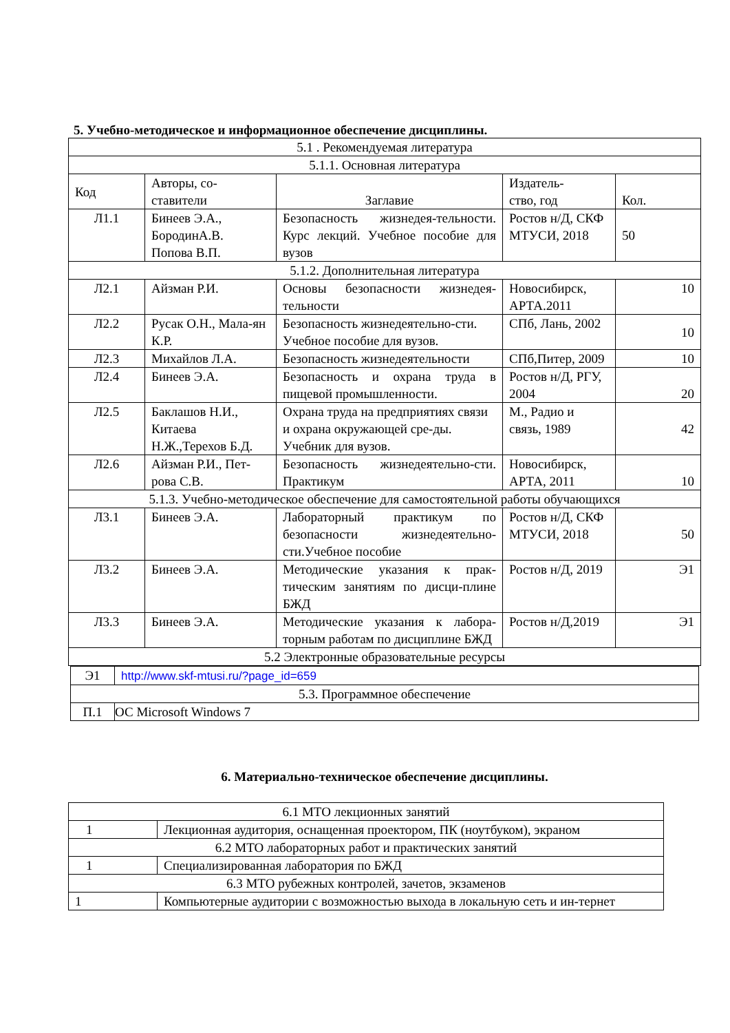5. Учебно-методическое и информационное обеспечение дисциплины.
| 5.1 . Рекомендуемая литература | | | | |
| 5.1.1. Основная литература | | | | |
| Код | Авторы, со- ставители | Заглавие | Издатель- ство, год | Кол. |
| Л1.1 | Бинеев Э.А., БородинА.В. Попова В.П. | Безопасность жизнедея-тельности. Курс лекций. Учебное пособие для вузов | Ростов н/Д, СКФ МТУСИ, 2018 | 50 |
| 5.1.2. Дополнительная литература | | | | |
| Л2.1 | Айзман Р.И. | Основы безопасности жизнедея-тельности | Новосибирск, АРТА.2011 | 10 |
| Л2.2 | Русак О.Н., Мала-ян К.Р. | Безопасность жизнедеятельно-сти. Учебное пособие для вузов. | СПб, Лань, 2002 | 10 |
| Л2.3 | Михайлов Л.А. | Безопасность жизнедеятельности | СПб,Питер, 2009 | 10 |
| Л2.4 | Бинеев Э.А. | Безопасность и охрана труда в пищевой промышленности. | Ростов н/Д, РГУ, 2004 | 20 |
| Л2.5 | Баклашов Н.И., Китаева Н.Ж.,Терехов Б.Д. | Охрана труда на предприятиях связи и охрана окружающей сре-ды. Учебник для вузов. | М., Радио и связь, 1989 | 42 |
| Л2.6 | Айзман Р.И., Пет-рова С.В. | Безопасность жизнедеятельно-сти. Практикум | Новосибирск, АРТА, 2011 | 10 |
| 5.1.3. Учебно-методическое обеспечение для самостоятельной работы обучающихся | | | | |
| Л3.1 | Бинеев Э.А. | Лабораторный практикум по безопасности жизнедеятельно-сти.Учебное пособие | Ростов н/Д, СКФ МТУСИ, 2018 | 50 |
| Л3.2 | Бинеев Э.А. | Методические указания к прак-тическим занятиям по дисци-плине БЖД | Ростов н/Д, 2019 | Э1 |
| Л3.3 | Бинеев Э.А. | Методические указания к лабора-торным работам по дисциплине БЖД | Ростов н/Д,2019 | Э1 |
| 5.2 Электронные образовательные ресурсы | | | | |
| Э1 | http://www.skf-mtusi.ru/?page_id=659 |
| 5.3. Программное обеспечение | |
| П.1 | ОС Microsoft Windows 7 |
6. Материально-техническое обеспечение дисциплины.
| 6.1 МТО лекционных занятий | |
| 1 | Лекционная аудитория, оснащенная проектором, ПК (ноутбуком), экраном |
| 6.2 МТО лабораторных работ и практических занятий | |
| 1 | Специализированная лаборатория по БЖД |
| 6.3 МТО рубежных контролей, зачетов, экзаменов | |
| 1 | Компьютерные аудитории с возможностью выхода в локальную сеть и ин-тернет |